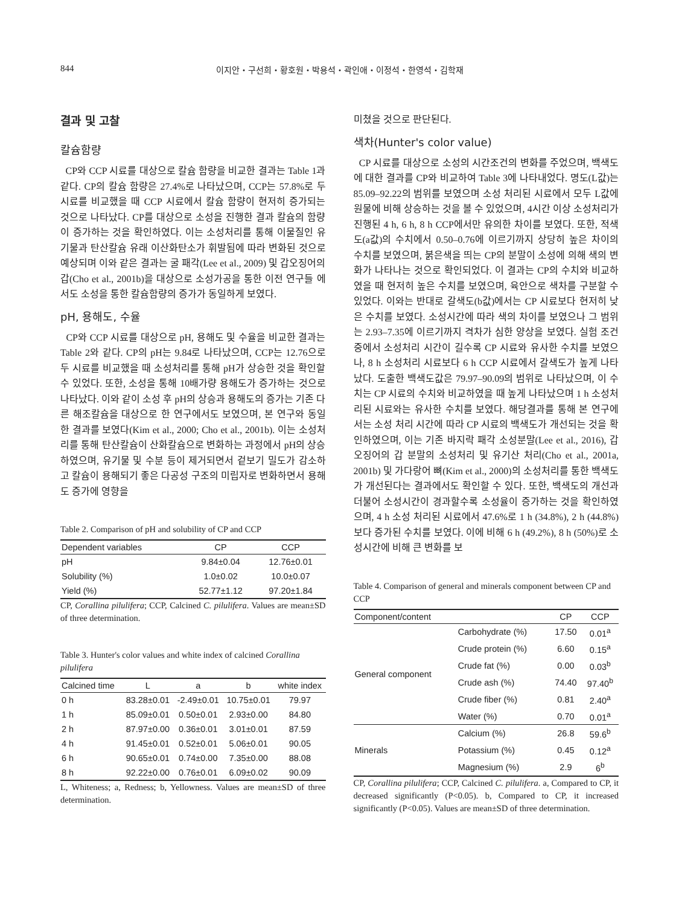844 이지안・구선희・황호원・박용석・곽인애・이정석・한영석・김학재
결과 및 고찰
칼슘함량
CP와 CCP 시료를 대상으로 칼슘 함량을 비교한 결과는 Table 1과 같다. CP의 칼슘 함량은 27.4%로 나타났으며, CCP는 57.8%로 두 시료를 비교했을 때 CCP 시료에서 칼슘 함량이 현저히 증가되는 것으로 나타났다. CP를 대상으로 소성을 진행한 결과 칼슘의 함량이 증가하는 것을 확인하였다. 이는 소성처리를 통해 이물질인 유기물과 탄산칼슘 유래 이산화탄소가 휘발됨에 따라 변화된 것으로 예상되며 이와 같은 결과는 굴 패각(Lee et al., 2009) 및 갑오징어의 갑(Cho et al., 2001b)을 대상으로 소성가공을 통한 이전 연구들 에서도 소성을 통한 칼슘함량의 증가가 동일하게 보였다.
pH, 용해도, 수율
CP와 CCP 시료를 대상으로 pH, 용해도 및 수율을 비교한 결과는 Table 2와 같다. CP의 pH는 9.84로 나타났으며, CCP는 12.76으로 두 시료를 비교했을 때 소성처리를 통해 pH가 상승한 것을 확인할 수 있었다. 또한, 소성을 통해 10배가량 용해도가 증가하는 것으로 나타났다. 이와 같이 소성 후 pH의 상승과 용해도의 증가는 기존 다른 해조칼슘을 대상으로 한 연구에서도 보였으며, 본 연구와 동일한 결과를 보였다(Kim et al., 2000; Cho et al., 2001b). 이는 소성처리를 통해 탄산칼슘이 산화칼슘으로 변화하는 과정에서 pH의 상승하였으며, 유기물 및 수분 등이 제거되면서 겉보기 밀도가 감소하고 칼슘이 용해되기 좋은 다공성 구조의 미립자로 변화하면서 용해도 증가에 영향을
Table 2. Comparison of pH and solubility of CP and CCP
| Dependent variables | CP | CCP |
| --- | --- | --- |
| pH | 9.84±0.04 | 12.76±0.01 |
| Solubility (%) | 1.0±0.02 | 10.0±0.07 |
| Yield (%) | 52.77±1.12 | 97.20±1.84 |
CP, Corallina pilulifera; CCP, Calcined C. pilulifera. Values are mean±SD of three determination.
Table 3. Hunter's color values and white index of calcined Corallina pilulifera
| Calcined time | L | a | b | white index |
| --- | --- | --- | --- | --- |
| 0 h | 83.28±0.01 | -2.49±0.01 | 10.75±0.01 | 79.97 |
| 1 h | 85.09±0.01 | 0.50±0.01 | 2.93±0.00 | 84.80 |
| 2 h | 87.97±0.00 | 0.36±0.01 | 3.01±0.01 | 87.59 |
| 4 h | 91.45±0.01 | 0.52±0.01 | 5.06±0.01 | 90.05 |
| 6 h | 90.65±0.01 | 0.74±0.00 | 7.35±0.00 | 88.08 |
| 8 h | 92.22±0.00 | 0.76±0.01 | 6.09±0.02 | 90.09 |
L, Whiteness; a, Redness; b, Yellowness. Values are mean±SD of three determination.
미쳤을 것으로 판단된다.
색차(Hunter's color value)
CP 시료를 대상으로 소성의 시간조건의 변화를 주었으며, 백색도에 대한 결과를 CP와 비교하여 Table 3에 나타내었다. 명도(L값)는 85.09–92.22의 범위를 보였으며 소성 처리된 시료에서 모두 L값에 원물에 비해 상승하는 것을 볼 수 있었으며, 4시간 이상 소성처리가 진행된 4 h, 6 h, 8 h CCP에서만 유의한 차이를 보였다. 또한, 적색도(a값)의 수치에서 0.50–0.76에 이르기까지 상당히 높은 차이의 수치를 보였으며, 붉은색을 띄는 CP의 분말이 소성에 의해 색의 변화가 나타나는 것으로 확인되었다. 이 결과는 CP의 수치와 비교하였을 때 현저히 높은 수치를 보였으며, 육안으로 색차를 구분할 수 있었다. 이와는 반대로 갈색도(b값)에서는 CP 시료보다 현저히 낮은 수치를 보였다. 소성시간에 따라 색의 차이를 보였으나 그 범위는 2.93–7.35에 이르기까지 격차가 심한 양상을 보였다. 실험 조건 중에서 소성처리 시간이 길수록 CP 시료와 유사한 수치를 보였으나, 8 h 소성처리 시료보다 6 h CCP 시료에서 갈색도가 높게 나타났다. 도출한 백색도값은 79.97–90.09의 범위로 나타났으며, 이 수치는 CP 시료의 수치와 비교하였을 때 높게 나타났으며 1 h 소성처리된 시료와는 유사한 수치를 보였다. 해당결과를 통해 본 연구에서는 소성 처리 시간에 따라 CP 시료의 백색도가 개선되는 것을 확인하였으며, 이는 기존 바지락 패각 소성분말(Lee et al., 2016), 갑오징어의 갑 분말의 소성처리 및 유기산 처리(Cho et al., 2001a, 2001b) 및 가다랑어 뼈(Kim et al., 2000)의 소성처리를 통한 백색도가 개선된다는 결과에서도 확인할 수 있다. 또한, 백색도의 개선과 더불어 소성시간이 경과할수록 소성율이 증가하는 것을 확인하였으며, 4 h 소성 처리된 시료에서 47.6%로 1 h (34.8%), 2 h (44.8%) 보다 증가된 수치를 보였다. 이에 비해 6 h (49.2%), 8 h (50%)로 소성시간에 비해 큰 변화를 보
Table 4. Comparison of general and minerals component between CP and CCP
| Component/content | | CP | CCP |
| --- | --- | --- | --- |
| General component | Carbohydrate (%) | 17.50 | 0.01<sup>a</sup> |
| | Crude protein (%) | 6.60 | 0.15<sup>a</sup> |
| | Crude fat (%) | 0.00 | 0.03<sup>b</sup> |
| | Crude ash (%) | 74.40 | 97.40<sup>b</sup> |
| | Crude fiber (%) | 0.81 | 2.40<sup>a</sup> |
| | Water (%) | 0.70 | 0.01<sup>a</sup> |
| Minerals | Calcium (%) | 26.8 | 59.6<sup>b</sup> |
| | Potassium (%) | 0.45 | 0.12<sup>a</sup> |
| | Magnesium (%) | 2.9 | 6<sup>b</sup> |
CP, Corallina pilulifera; CCP, Calcined C. pilulifera. a, Compared to CP, it decreased significantly (P<0.05). b, Compared to CP, it increased significantly (P<0.05). Values are mean±SD of three determination.